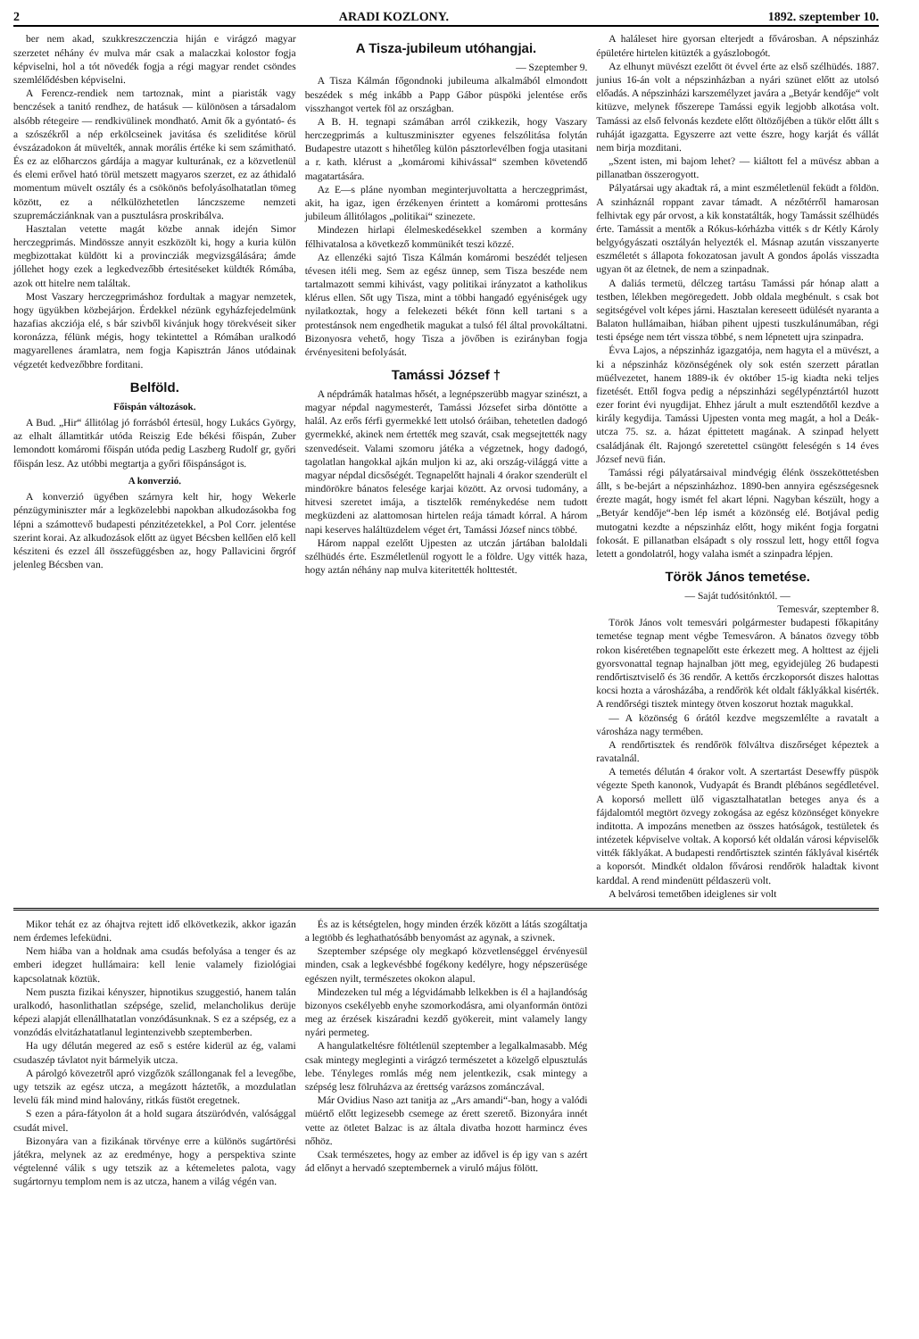2 ARADI KOZLONY. 1892. szeptember 10.
ber nem akad, szukkreszczenczia hiján e virágzó magyar szerzetet néhány év mulva már csak a malaczkai kolostor fogja képviselni, hol a tót növedék fogja a régi magyar rendet csöndes szemlélődésben képviselni.
A Ferencz-rendiek nem tartoznak, mint a piaristák vagy benczések a tanitó rendhez, de hatásuk — különösen a társadalom alsóbb rétegeire — rendkivülinek mondható. Amit ők a gyóntató- és a szószékről a nép erkölcseinek javitása és szeliditése körül évszázadokon át müvelték, annak morális értéke ki sem számitható. És ez az előharczos gárdája a magyar kulturának, ez a közvetlenül és elemi erővel ható törül metszett magyaros szerzet, ez az áthidaló momentum müvelt osztály és a csökönös befolyásolhatatlan tömeg között, ez a nélkülözhetetlen lánczszeme nemzeti szupremácziánknak van a pusztulásra proskribálva.
Hasztalan vetette magát közbe annak idején Simor herczegprimás. Mindössze annyit eszközölt ki, hogy a kuria külön megbizottakat küldött ki a provincziák megvizsgálására; ámde jóllehet hogy ezek a legkedvezőbb értesitéseket küldték Rómába, azok ott hitelre nem találtak.
Most Vaszary herczegprimáshoz fordultak a magyar nemzetek, hogy ügyükben közbejárjon. Érdekkel nézünk egyházfejedelmünk hazafias akcziója elé, s bár szivből kivánjuk hogy törekvéseit siker koronázza, félünk mégis, hogy tekintettel a Rómában uralkodó magyarellenes áramlatra, nem fogja Kapisztrán János utódainak végzetét kedvezőbbre forditani.
Belföld.
Főispán változások.
A Bud. „Hir“ állitólag jó forrásból értesül, hogy Lukács György, az elhalt államtitkár utóda Reiszig Ede békési főispán, Zuber lemondott komáromi főispán utóda pedig Laszberg Rudolf gr, győri főispán lesz. Az utóbbi megtartja a győri főispánságot is.
A konverzió.
A konverzió ügyében szárnyra kelt hir, hogy Wekerle pénzügyminiszter már a legközelebbi napokban alkudozásokba fog lépni a számottevő budapesti pénzitézetekkel, a Pol Corr. jelentése szerint korai. Az alkudozások előtt az ügyet Bécsben kellően elő kell késziteni és ezzel áll összefüggésben az, hogy Pallavicini őrgróf jelenleg Bécsben van.
A Tisza-jubileum utóhangjai.
— Szeptember 9.
A Tisza Kálmán főgondnoki jubileuma alkalmából elmondott beszédek s még inkább a Papp Gábor püspöki jelentése erős visszhangot vertek föl az országban.
A B. H. tegnapi számában arról czikkezik, hogy Vaszary herczegprimás a kultuszminiszter egyenes felszólitása folytán Budapestre utazott s hihetőleg külön pásztorlevélben fogja utasitani a r. kath. klérust a „komáromi kihivással“ szemben követendő magatartására.
Az E—s pláne nyomban meginterjuvoltatta a herczegprimást, akit, ha igaz, igen érzékenyen érintett a komáromi prottesáns jubileum állitólagos „politikai“ szinezete.
Mindezen hirlapi élelmeskedésekkel szemben a kormány félhivatalosa a következő kommünikét teszi közzé.
Az ellenzéki sajtó Tisza Kálmán komáromi beszédét teljesen tévesen itéli meg. Sem az egész ünnep, sem Tisza beszéde nem tartalmazott semmi kihivást, vagy politikai irányzatot a katholikus klérus ellen. Sőt ugy Tisza, mint a többi hangadó egyéniségek ugy nyilatkoztak, hogy a felekezeti békét fönn kell tartani s a protestánsok nem engedhetik magukat a tulsó fél által provokáltatni. Bizonyosra vehető, hogy Tisza a jövőben is ezirányban fogja érvényesiteni befolyását.
Tamássi József †
A népdrámák hatalmas hősét, a legnépszerübb magyar szinészt, a magyar népdal nagymesterét, Tamássi Józsefet sirba döntötte a halál. Az erős férfi gyermekké lett utolsó óráiban, tehetetlen dadogó gyermekké, akinek nem értették meg szavát, csak megsejtették nagy szenvedéseit. Valami szomoru játéka a végzetnek, hogy dadogó, tagolatlan hangokkal ajkán muljon ki az, aki ország-világgá vitte a magyar népdal dicsőségét. Tegnapelőtt hajnali 4 órakor szenderült el mindörökre bánatos felesége karjai között. Az orvosi tudomány, a hitvesi szeretet imája, a tisztelők reménykedése nem tudott megküzdeni az alattomosan hirtelen reája támadt kórral. A három napi keserves haláltüzdelem véget ért, Tamássi József nincs többé.
Három nappal ezelőtt Ujpesten az utczán jártában baloldali szélhüdés érte. Eszméletlenül rogyott le a földre. Ugy vitték haza, hogy aztán néhány nap mulva kiteritették holttestét.
A haláleset hire gyorsan elterjedt a fővárosban. A népszinház épületére hirtelen kitüzték a gyászlobogót.
Az elhunyt müvészt ezelőtt öt évvel érte az első szélhüdés. 1887. junius 16-án volt a népszinházban a nyári szünet előtt az utolsó előadás. A népszinházi karszemélyzet javára a „Betyár kendője“ volt kitüzve, melynek főszerepe Tamássi egyik legjobb alkotása volt. Tamássi az első felvonás kezdete előtt öltözőjében a tükör előtt állt s ruháját igazgatta. Egyszerre azt vette észre, hogy karját és vállát nem birja mozditani.
„Szent isten, mi bajom lehet? — kiáltott fel a müvész abban a pillanatban összerogyott.
Pályatársai ugy akadtak rá, a mint eszméletlenül feküdt a földön. A szinháznál roppant zavar támadt. A nézőtérről hamarosan felhivtak egy pár orvost, a kik konstatálták, hogy Tamássit szélhüdés érte. Tamássit a mentők a Rókus-kórházba vitték s dr Kétly Károly belgyógyászati osztályán helyezték el. Másnap azután visszanyerte eszméletét s állapota fokozatosan javult A gondos ápolás visszadta ugyan öt az életnek, de nem a szinpadnak.
A daliás termetü, délczeg tartásu Tamássi pár hónap alatt a testben, lélekben megöregedett. Jobb oldala megbénult. s csak bot segitségével volt képes járni. Hasztalan kereseett üdülését nyaranta a Balaton hullámaiban, hiában pihent ujpesti tuszkulánumában, régi testi épsége nem tért vissza többé, s nem lépnetett ujra szinpadra.
Évva Lajos, a népszinház igazgatója, nem hagyta el a müvészt, a ki a népszinház közönségének oly sok estén szerzett páratlan müélvezetet, hanem 1889-ik év október 15-ig kiadta neki teljes fizetését. Ettől fogva pedig a népszinházi segélypénztártól huzott ezer forint évi nyugdijat. Ehhez járult a mult esztendőtől kezdve a király kegydija. Tamássi Ujpesten vonta meg magát, a hol a Deák-utcza 75. sz. a. házat épittetett magának. A szinpad helyett családjának élt. Rajongó szeretettel csüngött feleségén s 14 éves József nevü fián.
Tamássi régi pályatársaival mindvégig élénk összeköttetésben állt, s be-bejárt a népszinházhoz. 1890-ben annyira egészségesnek érezte magát, hogy ismét fel akart lépni. Nagyban készült, hogy a „Betyár kendője“-ben lép ismét a közönség elé. Botjával pedig mutogatni kezdte a népszinház előtt, hogy miként fogja forgatni fokosát. E pillanatban elsápadt s oly rosszul lett, hogy ettől fogva letett a gondolatról, hogy valaha ismét a szinpadra lépjen.
Török János temetése.
— Saját tudósitónktól. —
Temesvár, szeptember 8.
Török János volt temesvári polgármester budapesti főkapitány temetése tegnap ment végbe Temesváron. A bánatos özvegy több rokon kiséretében tegnapelőtt este érkezett meg. A holttest az éjjeli gyorsvonattal tegnap hajnalban jött meg, egyidejüleg 26 budapesti rendőrtisztviselő és 36 rendőr. A kettős érczkoporsót diszes halottas kocsi hozta a városházába, a rendőrök két oldalt fáklyákkal kisérték. A rendőrségi tisztek mintegy ötven koszorut hoztak magukkal.
— A közönség 6 órától kezdve megszemlélte a ravatalt a városháza nagy termében.
A rendőrtisztek és rendőrök fölváltva diszőrséget képeztek a ravatalnál.
A temetés délután 4 órakor volt. A szertartást Desewffy püspök végezte Speth kanonok, Vudyapát és Brandt plébános segédletével. A koporsó mellett ülő vigasztalhatatlan beteges anya és a fájdalomtól megtört özvegy zokogása az egész közönséget könyekre inditotta. A impozáns menetben az összes hatóságok, testületek és intézetek képviselve voltak. A koporsó két oldalán városi képviselők vitték fáklyákat. A budapesti rendőrtisztek szintén fáklyával kisérték a koporsót. Mindkét oldalon fővárosi rendőrök haladtak kivont karddal. A rend mindenütt példaszerü volt.
A belvárosi temetőben ideiglenes sir volt
Mikor tehát ez az óhajtva rejtett idő elkövetkezik, akkor igazán nem érdemes lefeküdni.
Nem hiába van a holdnak ama csudás befolyása a tenger és az emberi idegzet hullámaira: kell lenie valamely fiziológiai kapcsolatnak köztük.
Nem puszta fizikai kényszer, hipnotikus szuggestió, hanem talán uralkodó, hasonlithatlan szépsége, szelid, melancholikus derüje képezi alapját ellenállhatatlan vonzódásunknak. S ez a szépség, ez a vonzódás elvitázhatatlanul legintenzivebb szeptemberben.
Ha ugy délután megered az eső s estére kiderül az ég, valami csudaszép távlatot nyit bármelyik utcza.
A párolgó kövezetről apró vizgőzök szállonganak fel a levegőbe, ugy tetszik az egész utcza, a megázott háztetők, a mozdulatlan levelü fák mind mind halovány, ritkás füstöt eregetnek.
S ezen a pára-fátyolon át a hold sugara átszüródvén, valósággal csudát mivel.
Bizonyára van a fizikának törvénye erre a különös sugártörési játékra, melynek az az eredménye, hogy a perspektiva szinte végtelenné válik s ugy tetszik az a kétemeletes palota, vagy sugártornyu templom nem is az utcza, hanem a világ végén van.
És az is kétségtelen, hogy minden érzék között a látás szogáltatja a legtöbb és leghathatósább benyomást az agynak, a szivnek.
Szeptember szépsége oly megkapó közvetlenséggel érvényesül minden, csak a legkevésbbé fogékony kedélyre, hogy népszerüsége egészen nyilt, természetes okokon alapul.
Mindezeken tul még a légvidámabb lelkekben is él a hajlandóság bizonyos csekélyebb enyhe szomorkodásra, ami olyanformán öntözi meg az érzések kiszáradni kezdő gyökereit, mint valamely langy nyári permeteg.
A hangulatkeltésre föltétlenül szeptember a legalkalmasabb. Még csak mintegy megleginti a virágzó természetet a közelgő elpusztulás lebe. Tényleges romlás még nem jelentkezik, csak mintegy a szépség lesz fölruházva az érettség varázsos zománczával.
Már Ovidius Naso azt tanitja az „Ars amandi“-ban, hogy a valódi müértő előtt legizesebb csemege az érett szerető. Bizonyára innét vette az ötletet Balzac is az általa divatba hozott harmincz éves nőhöz.
Csak természetes, hogy az ember az idővel is ép igy van s azért ád előnyt a hervadó szeptembernek a viruló május fölött.